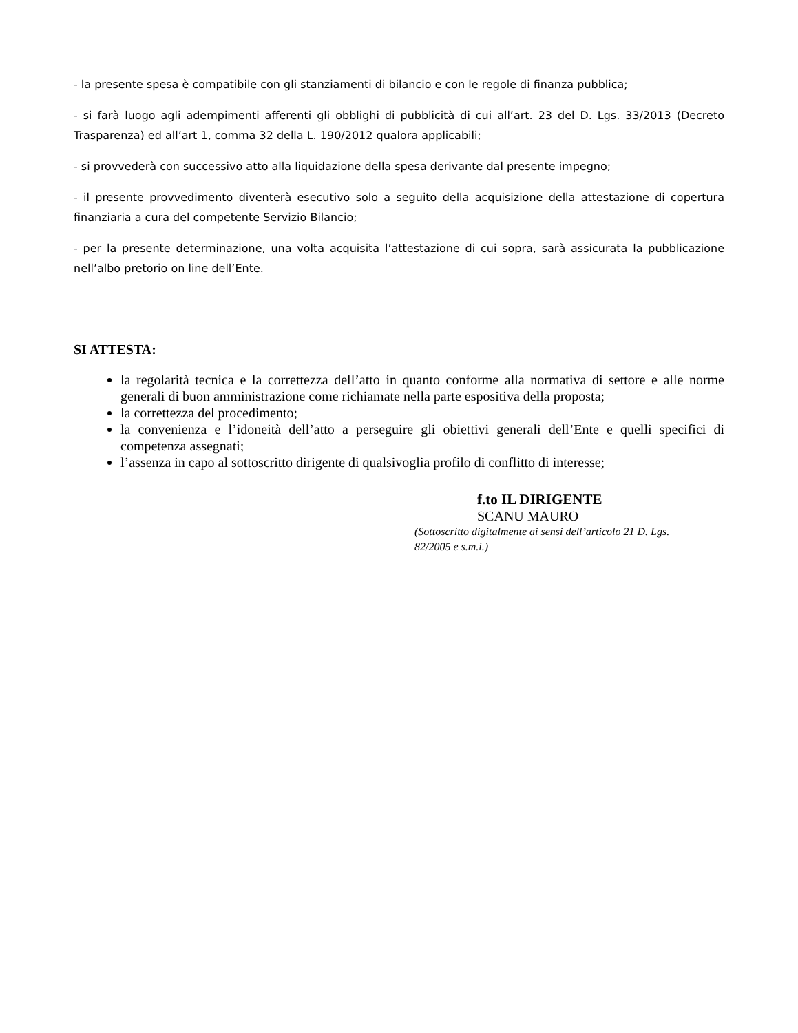- la presente spesa è compatibile con gli stanziamenti di bilancio e con le regole di finanza pubblica;
- si farà luogo agli adempimenti afferenti gli obblighi di pubblicità di cui all’art. 23 del D. Lgs. 33/2013 (Decreto Trasparenza) ed all’art 1, comma 32 della L. 190/2012 qualora applicabili;
- si provvederà con successivo atto alla liquidazione della spesa derivante dal presente impegno;
- il presente provvedimento diventerà esecutivo solo a seguito della acquisizione della attestazione di copertura finanziaria a cura del competente Servizio Bilancio;
- per la presente determinazione, una volta acquisita l’attestazione di cui sopra, sarà assicurata la pubblicazione nell’albo pretorio on line dell’Ente.
SI ATTESTA:
la regolarità tecnica e la correttezza dell’atto in quanto conforme alla normativa di settore e alle norme generali di buon amministrazione come richiamate nella parte espositiva della proposta;
la correttezza del procedimento;
la convenienza e l’idoneità dell’atto a perseguire gli obiettivi generali dell’Ente e quelli specifici di competenza assegnati;
l’assenza in capo al sottoscritto dirigente di qualsivoglia profilo di conflitto di interesse;
f.to IL DIRIGENTE
SCANU MAURO
(Sottoscritto digitalmente ai sensi dell’articolo 21 D. Lgs. 82/2005 e s.m.i.)